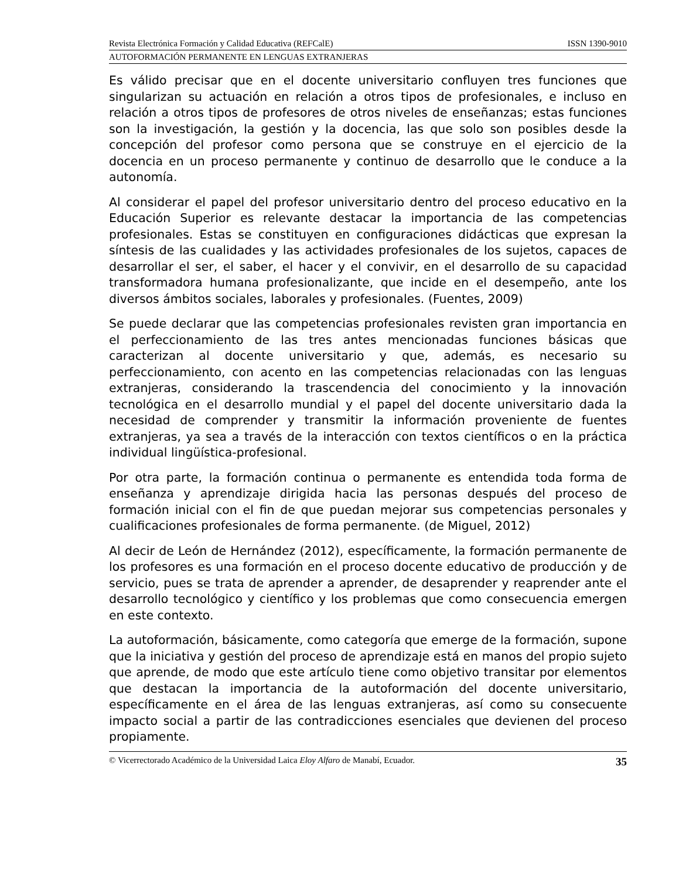Revista Electrónica Formación y Calidad Educativa (REFCalE) ISSN 1390-9010
AUTOFORMACIÓN PERMANENTE EN LENGUAS EXTRANJERAS
Es válido precisar que en el docente universitario confluyen tres funciones que singularizan su actuación en relación a otros tipos de profesionales, e incluso en relación a otros tipos de profesores de otros niveles de enseñanzas; estas funciones son la investigación, la gestión y la docencia, las que solo son posibles desde la concepción del profesor como persona que se construye en el ejercicio de la docencia en un proceso permanente y continuo de desarrollo que le conduce a la autonomía.
Al considerar el papel del profesor universitario dentro del proceso educativo en la Educación Superior es relevante destacar la importancia de las competencias profesionales. Estas se constituyen en configuraciones didácticas que expresan la síntesis de las cualidades y las actividades profesionales de los sujetos, capaces de desarrollar el ser, el saber, el hacer y el convivir, en el desarrollo de su capacidad transformadora humana profesionalizante, que incide en el desempeño, ante los diversos ámbitos sociales, laborales y profesionales. (Fuentes, 2009)
Se puede declarar que las competencias profesionales revisten gran importancia en el perfeccionamiento de las tres antes mencionadas funciones básicas que caracterizan al docente universitario y que, además, es necesario su perfeccionamiento, con acento en las competencias relacionadas con las lenguas extranjeras, considerando la trascendencia del conocimiento y la innovación tecnológica en el desarrollo mundial y el papel del docente universitario dada la necesidad de comprender y transmitir la información proveniente de fuentes extranjeras, ya sea a través de la interacción con textos científicos o en la práctica individual lingüística-profesional.
Por otra parte, la formación continua o permanente es entendida toda forma de enseñanza y aprendizaje dirigida hacia las personas después del proceso de formación inicial con el fin de que puedan mejorar sus competencias personales y cualificaciones profesionales de forma permanente. (de Miguel, 2012)
Al decir de León de Hernández (2012), específicamente, la formación permanente de los profesores es una formación en el proceso docente educativo de producción y de servicio, pues se trata de aprender a aprender, de desaprender y reaprender ante el desarrollo tecnológico y científico y los problemas que como consecuencia emergen en este contexto.
La autoformación, básicamente, como categoría que emerge de la formación, supone que la iniciativa y gestión del proceso de aprendizaje está en manos del propio sujeto que aprende, de modo que este artículo tiene como objetivo transitar por elementos que destacan la importancia de la autoformación del docente universitario, específicamente en el área de las lenguas extranjeras, así como su consecuente impacto social a partir de las contradicciones esenciales que devienen del proceso propiamente.
© Vicerrectorado Académico de la Universidad Laica Eloy Alfaro de Manabí, Ecuador. 35